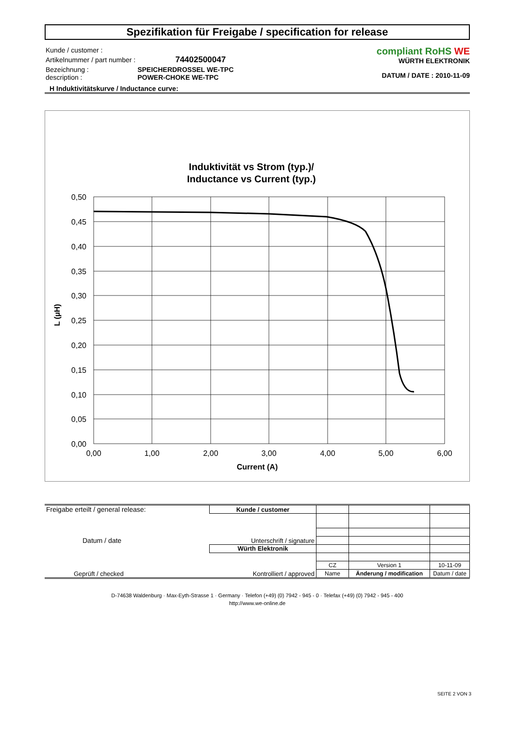Spezifikation für Freigabe / specification for release
| Kunde / customer : | |
| Artikelnummer / part number : | 74402500047 |
| Bezeichnung : description : | SPEICHERDROSSEL WE-TPC POWER-CHOKE WE-TPC |
compliant RoHS WE
WÜRTH ELEKTRONIK
DATUM / DATE : 2010-11-09
H Induktivitätskurve / Inductance curve:
Induktivität vs Strom (typ.)/
Inductance vs Current (typ.)
0,50
0,45
0,40
0,35
0,30
0,25
0,20
0,15
0,10
0,05
0,00
0,00
1,00
2,00
3,00
4,00
5,00
6,00
Current (A)
L (µH)
| Freigabe erteilt / general release: Datum / date | Kunde / customer | | | |
| | Unterschrift / signature | | | |
| Geprüft / checked | Würth Elektronik | | | |
| | Kontrolliert / approved | | | |
| | | CZ | Version 1 | 10-11-09 |
| | | Name | Änderung / modification | Datum / date |
D-74638 Waldenburg · Max-Eyth-Strasse 1 · Germany · Telefon (+49) (0) 7942 - 945 - 0 · Telefax (+49) (0) 7942 - 945 - 400
http://www.we-online.de
SEITE 2 VON 3